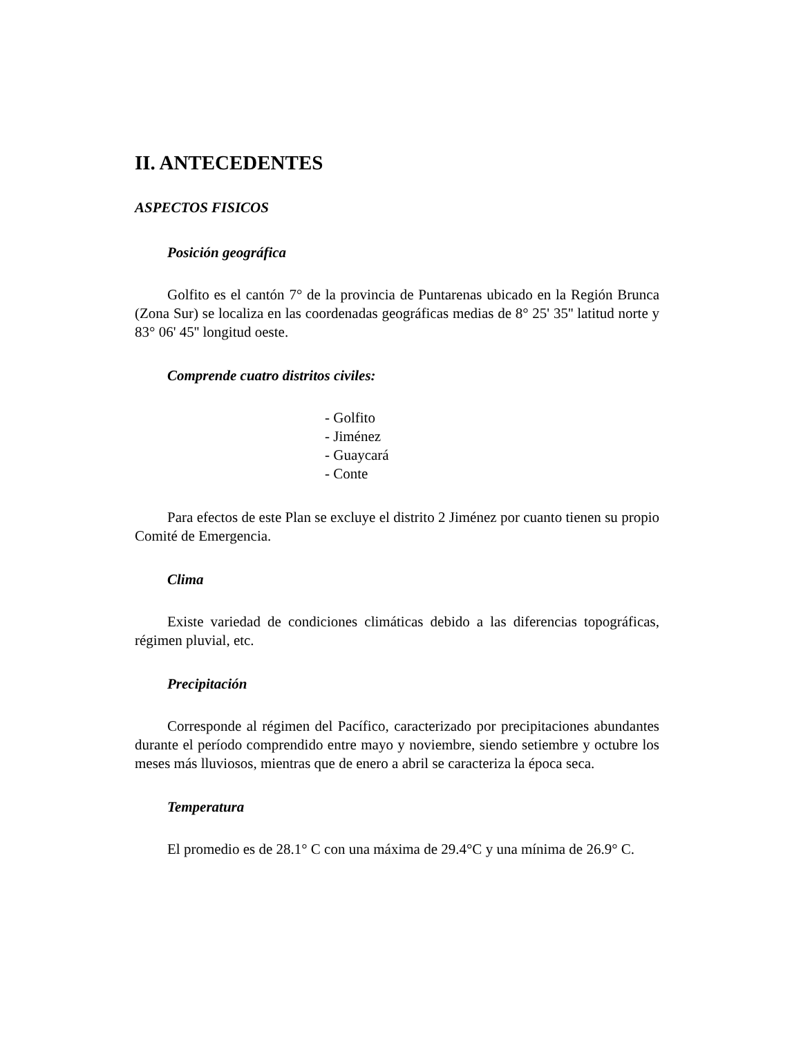II. ANTECEDENTES
ASPECTOS FISICOS
Posición geográfica
Golfito es el cantón 7° de la provincia de Puntarenas ubicado en la Región Brunca (Zona Sur) se localiza en las coordenadas geográficas medias de 8° 25' 35'' latitud norte y 83° 06' 45'' longitud oeste.
Comprende cuatro distritos civiles:
- Golfito
- Jiménez
- Guaycará
- Conte
Para efectos de este Plan se excluye el distrito 2 Jiménez por cuanto tienen su propio Comité de Emergencia.
Clima
Existe variedad de condiciones climáticas debido a las diferencias topográficas, régimen pluvial, etc.
Precipitación
Corresponde al régimen del Pacífico, caracterizado por precipitaciones abundantes durante el período comprendido entre mayo y noviembre, siendo setiembre y octubre los meses más lluviosos, mientras que de enero a abril se caracteriza la época seca.
Temperatura
El promedio es de 28.1° C con una máxima de 29.4°C y una mínima de 26.9° C.